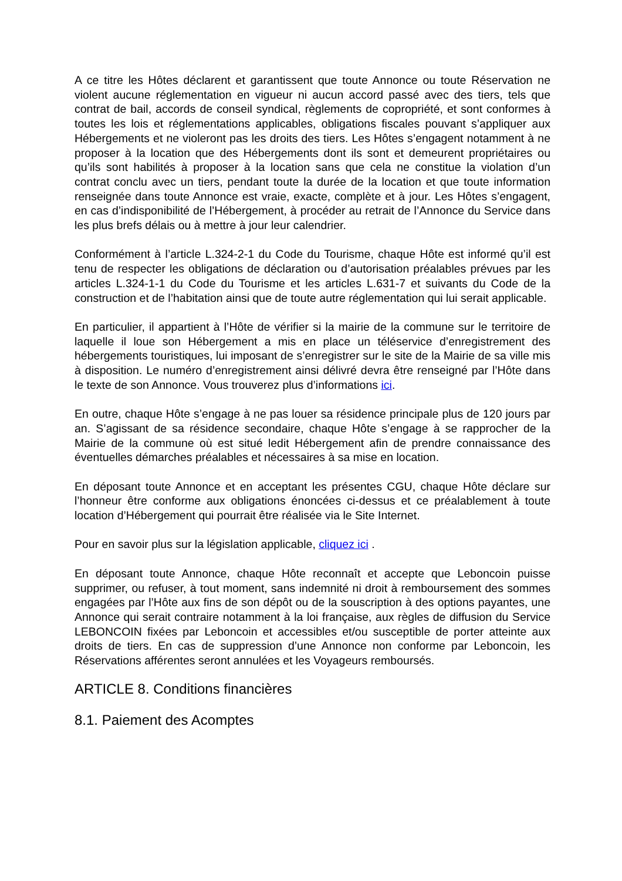A ce titre les Hôtes déclarent et garantissent que toute Annonce ou toute Réservation ne violent aucune réglementation en vigueur ni aucun accord passé avec des tiers, tels que contrat de bail, accords de conseil syndical, règlements de copropriété, et sont conformes à toutes les lois et réglementations applicables, obligations fiscales pouvant s’appliquer aux Hébergements et ne violeront pas les droits des tiers. Les Hôtes s’engagent notamment à ne proposer à la location que des Hébergements dont ils sont et demeurent propriétaires ou qu’ils sont habilités à proposer à la location sans que cela ne constitue la violation d’un contrat conclu avec un tiers, pendant toute la durée de la location et que toute information renseignée dans toute Annonce est vraie, exacte, complète et à jour. Les Hôtes s’engagent, en cas d’indisponibilité de l’Hébergement, à procéder au retrait de l’Annonce du Service dans les plus brefs délais ou à mettre à jour leur calendrier.
Conformément à l’article L.324-2-1 du Code du Tourisme, chaque Hôte est informé qu’il est tenu de respecter les obligations de déclaration ou d’autorisation préalables prévues par les articles L.324-1-1 du Code du Tourisme et les articles L.631-7 et suivants du Code de la construction et de l’habitation ainsi que de toute autre réglementation qui lui serait applicable.
En particulier, il appartient à l’Hôte de vérifier si la mairie de la commune sur le territoire de laquelle il loue son Hébergement a mis en place un téléservice d’enregistrement des hébergements touristiques, lui imposant de s’enregistrer sur le site de la Mairie de sa ville mis à disposition. Le numéro d’enregistrement ainsi délivré devra être renseigné par l’Hôte dans le texte de son Annonce. Vous trouverez plus d’informations ici.
En outre, chaque Hôte s’engage à ne pas louer sa résidence principale plus de 120 jours par an. S’agissant de sa résidence secondaire, chaque Hôte s’engage à se rapprocher de la Mairie de la commune où est situé ledit Hébergement afin de prendre connaissance des éventuelles démarches préalables et nécessaires à sa mise en location.
En déposant toute Annonce et en acceptant les présentes CGU, chaque Hôte déclare sur l’honneur être conforme aux obligations énoncées ci-dessus et ce préalablement à toute location d’Hébergement qui pourrait être réalisée via le Site Internet.
Pour en savoir plus sur la législation applicable, cliquez ici .
En déposant toute Annonce, chaque Hôte reconnaît et accepte que Leboncoin puisse supprimer, ou refuser, à tout moment, sans indemnité ni droit à remboursement des sommes engagées par l’Hôte aux fins de son dépôt ou de la souscription à des options payantes, une Annonce qui serait contraire notamment à la loi française, aux règles de diffusion du Service LEBONCOIN fixées par Leboncoin et accessibles et/ou susceptible de porter atteinte aux droits de tiers. En cas de suppression d’une Annonce non conforme par Leboncoin, les Réservations afférentes seront annulées et les Voyageurs remboursés.
ARTICLE 8. Conditions financières
8.1. Paiement des Acomptes